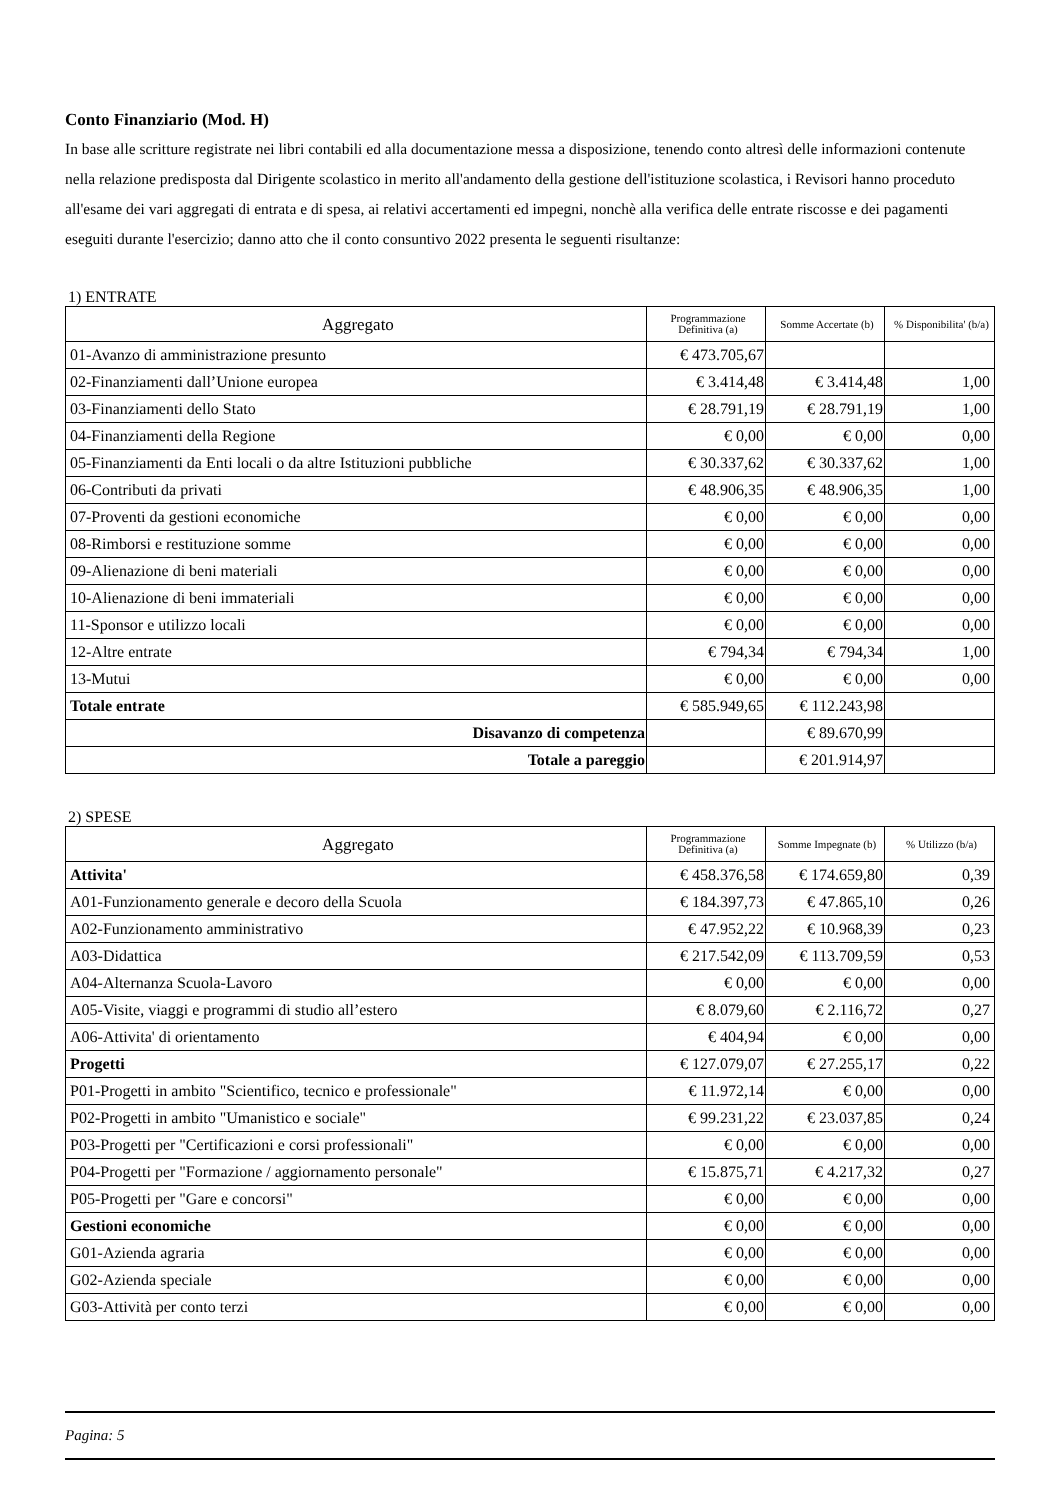Conto Finanziario (Mod. H)
In base alle scritture registrate nei libri contabili ed alla documentazione messa a disposizione, tenendo conto altresì delle informazioni contenute nella relazione predisposta dal Dirigente scolastico in merito all'andamento della gestione dell'istituzione scolastica, i Revisori hanno proceduto all'esame dei vari aggregati di entrata e di spesa, ai relativi accertamenti ed impegni, nonchè alla verifica delle entrate riscosse e dei pagamenti eseguiti durante l'esercizio; danno atto che il conto consuntivo 2022 presenta le seguenti risultanze:
1) ENTRATE
| Aggregato | Programmazione Definitiva (a) | Somme Accertate (b) | % Disponibilita' (b/a) |
| --- | --- | --- | --- |
| 01-Avanzo di amministrazione presunto | € 473.705,67 | | |
| 02-Finanziamenti dall’Unione europea | € 3.414,48 | € 3.414,48 | 1,00 |
| 03-Finanziamenti dello Stato | € 28.791,19 | € 28.791,19 | 1,00 |
| 04-Finanziamenti della Regione | € 0,00 | € 0,00 | 0,00 |
| 05-Finanziamenti da Enti locali o da altre Istituzioni pubbliche | € 30.337,62 | € 30.337,62 | 1,00 |
| 06-Contributi da privati | € 48.906,35 | € 48.906,35 | 1,00 |
| 07-Proventi da gestioni economiche | € 0,00 | € 0,00 | 0,00 |
| 08-Rimborsi e restituzione somme | € 0,00 | € 0,00 | 0,00 |
| 09-Alienazione di beni materiali | € 0,00 | € 0,00 | 0,00 |
| 10-Alienazione di beni immateriali | € 0,00 | € 0,00 | 0,00 |
| 11-Sponsor e utilizzo locali | € 0,00 | € 0,00 | 0,00 |
| 12-Altre entrate | € 794,34 | € 794,34 | 1,00 |
| 13-Mutui | € 0,00 | € 0,00 | 0,00 |
| Totale entrate | € 585.949,65 | € 112.243,98 | |
| Disavanzo di competenza | | € 89.670,99 | |
| Totale a pareggio | | € 201.914,97 | |
2) SPESE
| Aggregato | Programmazione Definitiva (a) | Somme Impegnate (b) | % Utilizzo (b/a) |
| --- | --- | --- | --- |
| Attivita' | € 458.376,58 | € 174.659,80 | 0,39 |
| A01-Funzionamento generale e decoro della Scuola | € 184.397,73 | € 47.865,10 | 0,26 |
| A02-Funzionamento amministrativo | € 47.952,22 | € 10.968,39 | 0,23 |
| A03-Didattica | € 217.542,09 | € 113.709,59 | 0,53 |
| A04-Alternanza Scuola-Lavoro | € 0,00 | € 0,00 | 0,00 |
| A05-Visite, viaggi e programmi di studio all’estero | € 8.079,60 | € 2.116,72 | 0,27 |
| A06-Attivita' di orientamento | € 404,94 | € 0,00 | 0,00 |
| Progetti | € 127.079,07 | € 27.255,17 | 0,22 |
| P01-Progetti in ambito "Scientifico, tecnico e professionale" | € 11.972,14 | € 0,00 | 0,00 |
| P02-Progetti in ambito "Umanistico e sociale" | € 99.231,22 | € 23.037,85 | 0,24 |
| P03-Progetti per "Certificazioni e corsi professionali" | € 0,00 | € 0,00 | 0,00 |
| P04-Progetti per "Formazione / aggiornamento personale" | € 15.875,71 | € 4.217,32 | 0,27 |
| P05-Progetti per "Gare e concorsi" | € 0,00 | € 0,00 | 0,00 |
| Gestioni economiche | € 0,00 | € 0,00 | 0,00 |
| G01-Azienda agraria | € 0,00 | € 0,00 | 0,00 |
| G02-Azienda speciale | € 0,00 | € 0,00 | 0,00 |
| G03-Attività per conto terzi | € 0,00 | € 0,00 | 0,00 |
Pagina: 5